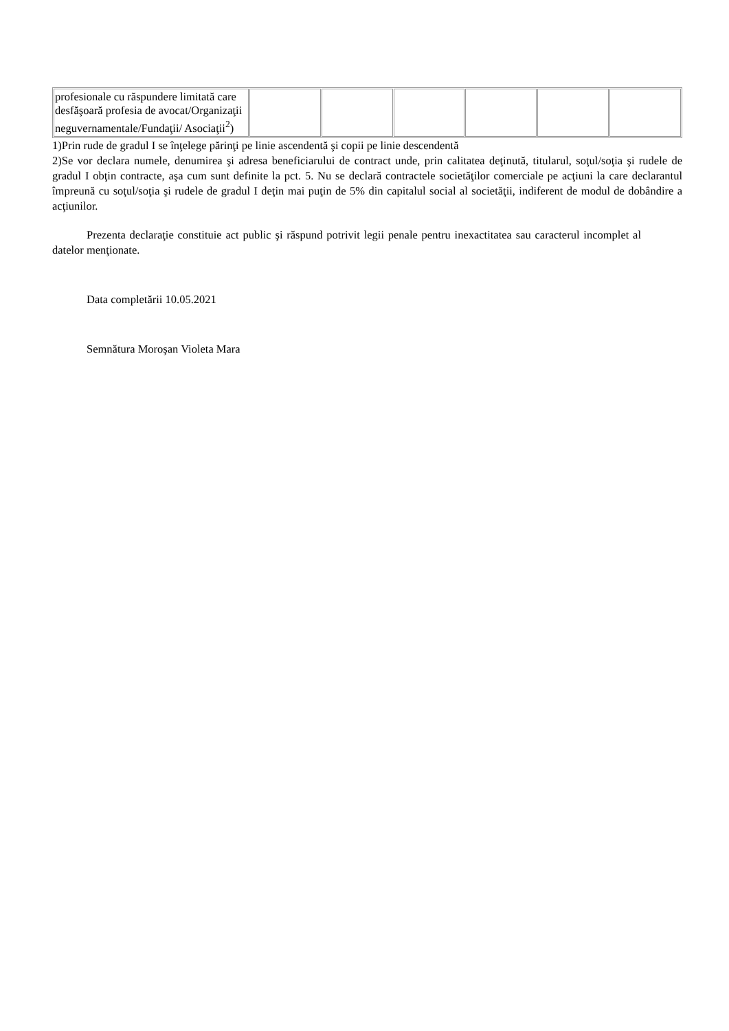| profesionale cu răspundere limitată care desfăşoară profesia de avocat/Organizaţii neguvernamentale/Fundaţii/ Asociaţii<sup>2</sup>) | | | | | | |
1)Prin rude de gradul I se înţelege părinţi pe linie ascendentă şi copii pe linie descendentă
2)Se vor declara numele, denumirea şi adresa beneficiarului de contract unde, prin calitatea deţinută, titularul, soţul/soţia şi rudele de gradul I obţin contracte, aşa cum sunt definite la pct. 5. Nu se declară contractele societăţilor comerciale pe acţiuni la care declarantul împreună cu soţul/soţia şi rudele de gradul I deţin mai puţin de 5% din capitalul social al societăţii, indiferent de modul de dobândire a acţiunilor.
Prezenta declaraţie constituie act public şi răspund potrivit legii penale pentru inexactitatea sau caracterul incomplet al datelor menţionate.
Data completării 10.05.2021
Semnătura Moroşan Violeta Mara